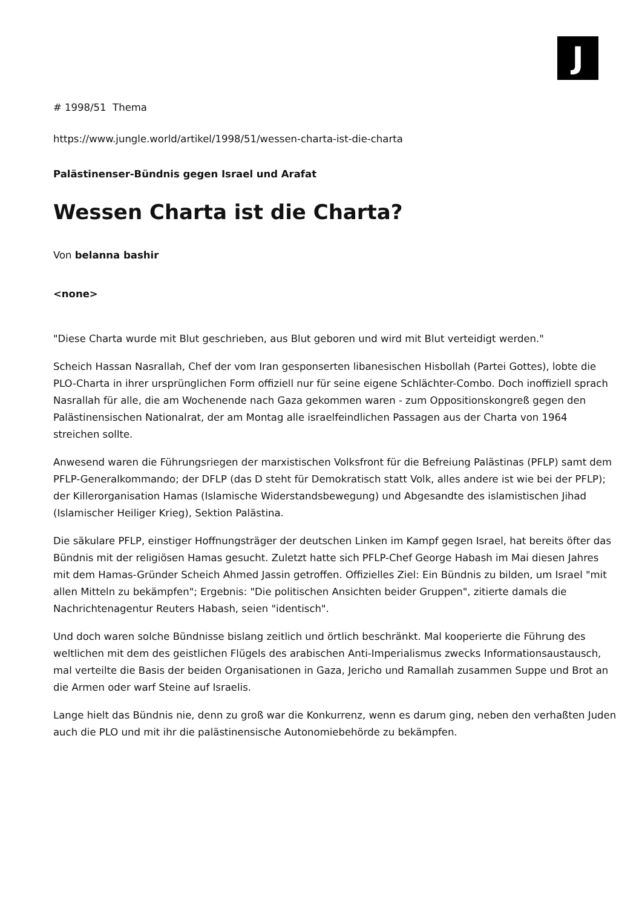J
# 1998/51 Thema
https://www.jungle.world/artikel/1998/51/wessen-charta-ist-die-charta
Palästinenser-Bündnis gegen Israel und Arafat
Wessen Charta ist die Charta?
Von belanna bashir
<none>
"Diese Charta wurde mit Blut geschrieben, aus Blut geboren und wird mit Blut verteidigt werden."
Scheich Hassan Nasrallah, Chef der vom Iran gesponserten libanesischen Hisbollah (Partei Gottes), lobte die PLO-Charta in ihrer ursprünglichen Form offiziell nur für seine eigene Schlächter-Combo. Doch inoffiziell sprach Nasrallah für alle, die am Wochenende nach Gaza gekommen waren - zum Oppositionskongreß gegen den Palästinensischen Nationalrat, der am Montag alle israelfeindlichen Passagen aus der Charta von 1964 streichen sollte.
Anwesend waren die Führungsriegen der marxistischen Volksfront für die Befreiung Palästinas (PFLP) samt dem PFLP-Generalkommando; der DFLP (das D steht für Demokratisch statt Volk, alles andere ist wie bei der PFLP); der Killerorganisation Hamas (Islamische Widerstandsbewegung) und Abgesandte des islamistischen Jihad (Islamischer Heiliger Krieg), Sektion Palästina.
Die säkulare PFLP, einstiger Hoffnungsträger der deutschen Linken im Kampf gegen Israel, hat bereits öfter das Bündnis mit der religiösen Hamas gesucht. Zuletzt hatte sich PFLP-Chef George Habash im Mai diesen Jahres mit dem Hamas-Gründer Scheich Ahmed Jassin getroffen. Offizielles Ziel: Ein Bündnis zu bilden, um Israel "mit allen Mitteln zu bekämpfen"; Ergebnis: "Die politischen Ansichten beider Gruppen", zitierte damals die Nachrichtenagentur Reuters Habash, seien "identisch".
Und doch waren solche Bündnisse bislang zeitlich und örtlich beschränkt. Mal kooperierte die Führung des weltlichen mit dem des geistlichen Flügels des arabischen Anti-Imperialismus zwecks Informationsaustausch, mal verteilte die Basis der beiden Organisationen in Gaza, Jericho und Ramallah zusammen Suppe und Brot an die Armen oder warf Steine auf Israelis.
Lange hielt das Bündnis nie, denn zu groß war die Konkurrenz, wenn es darum ging, neben den verhaßten Juden auch die PLO und mit ihr die palästinensische Autonomiebehörde zu bekämpfen.